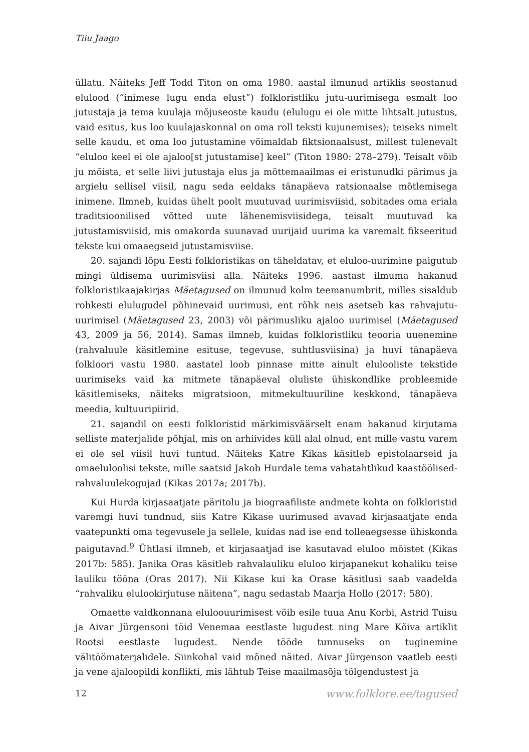Tiiu Jaago
üllatu. Näiteks Jeff Todd Titon on oma 1980. aastal ilmunud artiklis seostanud elulood (“inimese lugu enda elust”) folkloristliku jutu-uurimisega esmalt loo jutustaja ja tema kuulaja mõjuseoste kaudu (elulugu ei ole mitte lihtsalt jutustus, vaid esitus, kus loo kuulajaskonnal on oma roll teksti kujunemises); teiseks nimelt selle kaudu, et oma loo jutustamine võimaldab fiktsionaalsust, millest tulenevalt “eluloo keel ei ole ajaloo[st jutustamise] keel” (Titon 1980: 278–279). Teisalt võib ju mõista, et selle liivi jutustaja elus ja mõttemaailmas ei eristunudki pärimus ja argielu sellisel viisil, nagu seda eeldaks tänapäeva ratsionaalse mõtlemisega inimene. Ilmneb, kuidas ühelt poolt muutuvad uurimisviisid, sobitades oma eriala traditsioonilised võtted uute lähenemisviisidega, teisalt muutuvad ka jutustamisviisid, mis omakorda suunavad uurijaid uurima ka varemalt fikseeritud tekste kui omaaegseid jutustamisviise.
20. sajandi lõpu Eesti folkloristikas on täheldatav, et eluloo-uurimine paigutub mingi üldisema uurimisviisi alla. Näiteks 1996. aastast ilmuma hakanud folkloristikaajakirjas Mäetagused on ilmunud kolm teemanumbrit, milles sisaldub rohkesti elulugudel põhinevaid uurimusi, ent rõhk neis asetseb kas rahvajutu-uurimisel (Mäetagused 23, 2003) või pärimusliku ajaloo uurimisel (Mäetagused 43, 2009 ja 56, 2014). Samas ilmneb, kuidas folkloristliku teooria uuenemine (rahvaluule käsitlemine esituse, tegevuse, suhtlusviisina) ja huvi tänapäeva folkloori vastu 1980. aastatel loob pinnase mitte ainult elulooliste tekstide uurimiseks vaid ka mitmete tänapäeval oluliste ühiskondlike probleemide käsitlemiseks, näiteks migratsioon, mitmekultuuriline keskkond, tänapäeva meedia, kultuuripiirid.
21. sajandil on eesti folkloristid märkimisväärselt enam hakanud kirjutama selliste materjalide põhjal, mis on arhiivides küll alal olnud, ent mille vastu varem ei ole sel viisil huvi tuntud. Näiteks Katre Kikas käsitleb epistolaarseid ja omaeluloolisi tekste, mille saatsid Jakob Hurdale tema vabatahtlikud kaastöölised-rahvaluulekogujad (Kikas 2017a; 2017b).
Kui Hurda kirjasaatjate päritolu ja biograafiliste andmete kohta on folkloristid varemgi huvi tundnud, siis Katre Kikase uurimused avavad kirjasaatjate enda vaatepunkti oma tegevusele ja sellele, kuidas nad ise end tolleaegsesse ühiskonda paigutavad.<sup>9</sup> Ühtlasi ilmneb, et kirjasaatjad ise kasutavad eluloo mõistet (Kikas 2017b: 585). Janika Oras käsitleb rahvalauliku eluloo kirjapanekut kohaliku teise lauliku tööna (Oras 2017). Nii Kikase kui ka Orase käsitlusi saab vaadelda “rahvaliku elulookirjutuse näitena”, nagu sedastab Maarja Hollo (2017: 580).
Omaette valdkonnana eluloouurimisest võib esile tuua Anu Korbi, Astrid Tuisu ja Aivar Jürgensoni töid Venemaa eestlaste lugudest ning Mare Kõiva artiklit Rootsi eestlaste lugudest. Nende tööde tunnuseks on tuginemine välitöömaterjalidele. Siinkohal vaid mõned näited. Aivar Jürgenson vaatleb eesti ja vene ajaloopildi konflikti, mis lähtub Teise maailmasõja tõlgendustest ja
12 www.folklore.ee/tagused